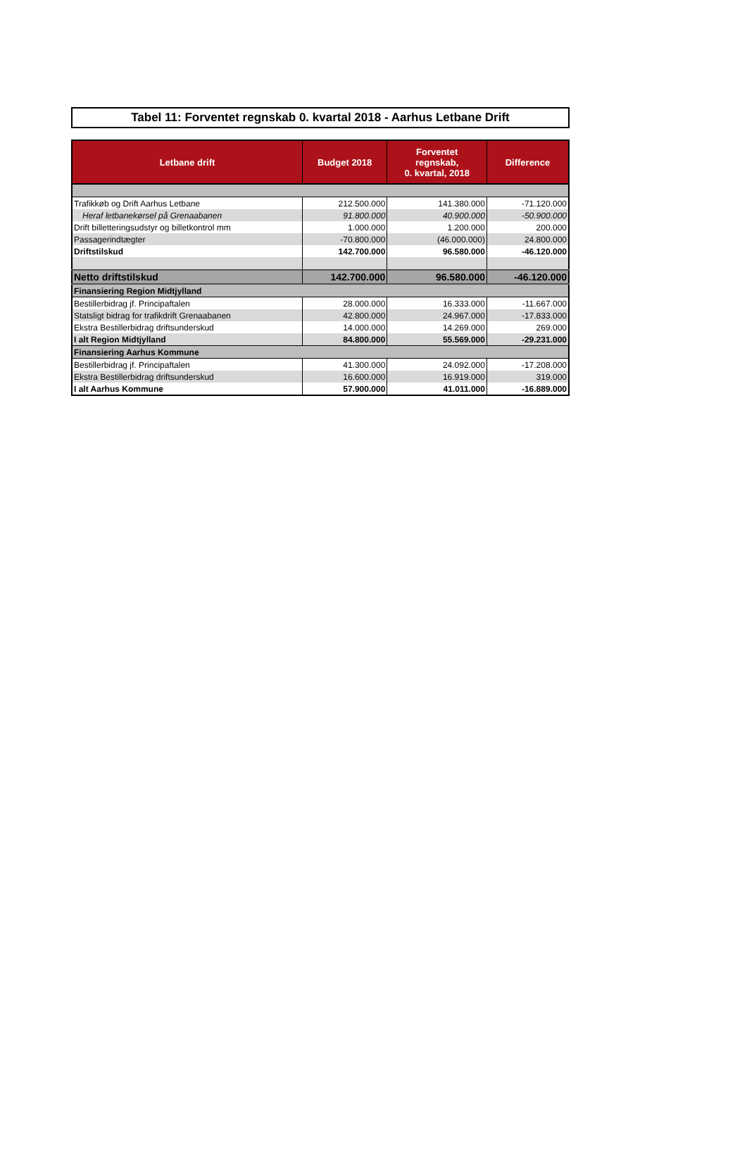Tabel 11: Forventet regnskab 0. kvartal 2018 - Aarhus Letbane Drift
| Letbane drift | Budget 2018 | Forventet regnskab, 0. kvartal, 2018 | Difference |
| --- | --- | --- | --- |
| Trafikkøb og Drift Aarhus Letbane | 212.500.000 | 141.380.000 | -71.120.000 |
| Heraf letbanekørsel på Grenaabanen | 91.800.000 | 40.900.000 | -50.900.000 |
| Drift billetteringsudstyr og billetkontrol mm | 1.000.000 | 1.200.000 | 200.000 |
| Passagerindtægter | -70.800.000 | (46.000.000) | 24.800.000 |
| Driftstilskud | 142.700.000 | 96.580.000 | -46.120.000 |
| Netto driftstilskud | 142.700.000 | 96.580.000 | -46.120.000 |
| Finansiering Region Midtjylland | | | |
| Bestillerbidrag jf. Principaftalen | 28.000.000 | 16.333.000 | -11.667.000 |
| Statsligt bidrag for trafikdrift Grenaabanen | 42.800.000 | 24.967.000 | -17.833.000 |
| Ekstra Bestillerbidrag driftsunderskud | 14.000.000 | 14.269.000 | 269.000 |
| I alt Region Midtjylland | 84.800.000 | 55.569.000 | -29.231.000 |
| Finansiering Aarhus Kommune | | | |
| Bestillerbidrag jf. Principaftalen | 41.300.000 | 24.092.000 | -17.208.000 |
| Ekstra Bestillerbidrag driftsunderskud | 16.600.000 | 16.919.000 | 319.000 |
| I alt Aarhus Kommune | 57.900.000 | 41.011.000 | -16.889.000 |